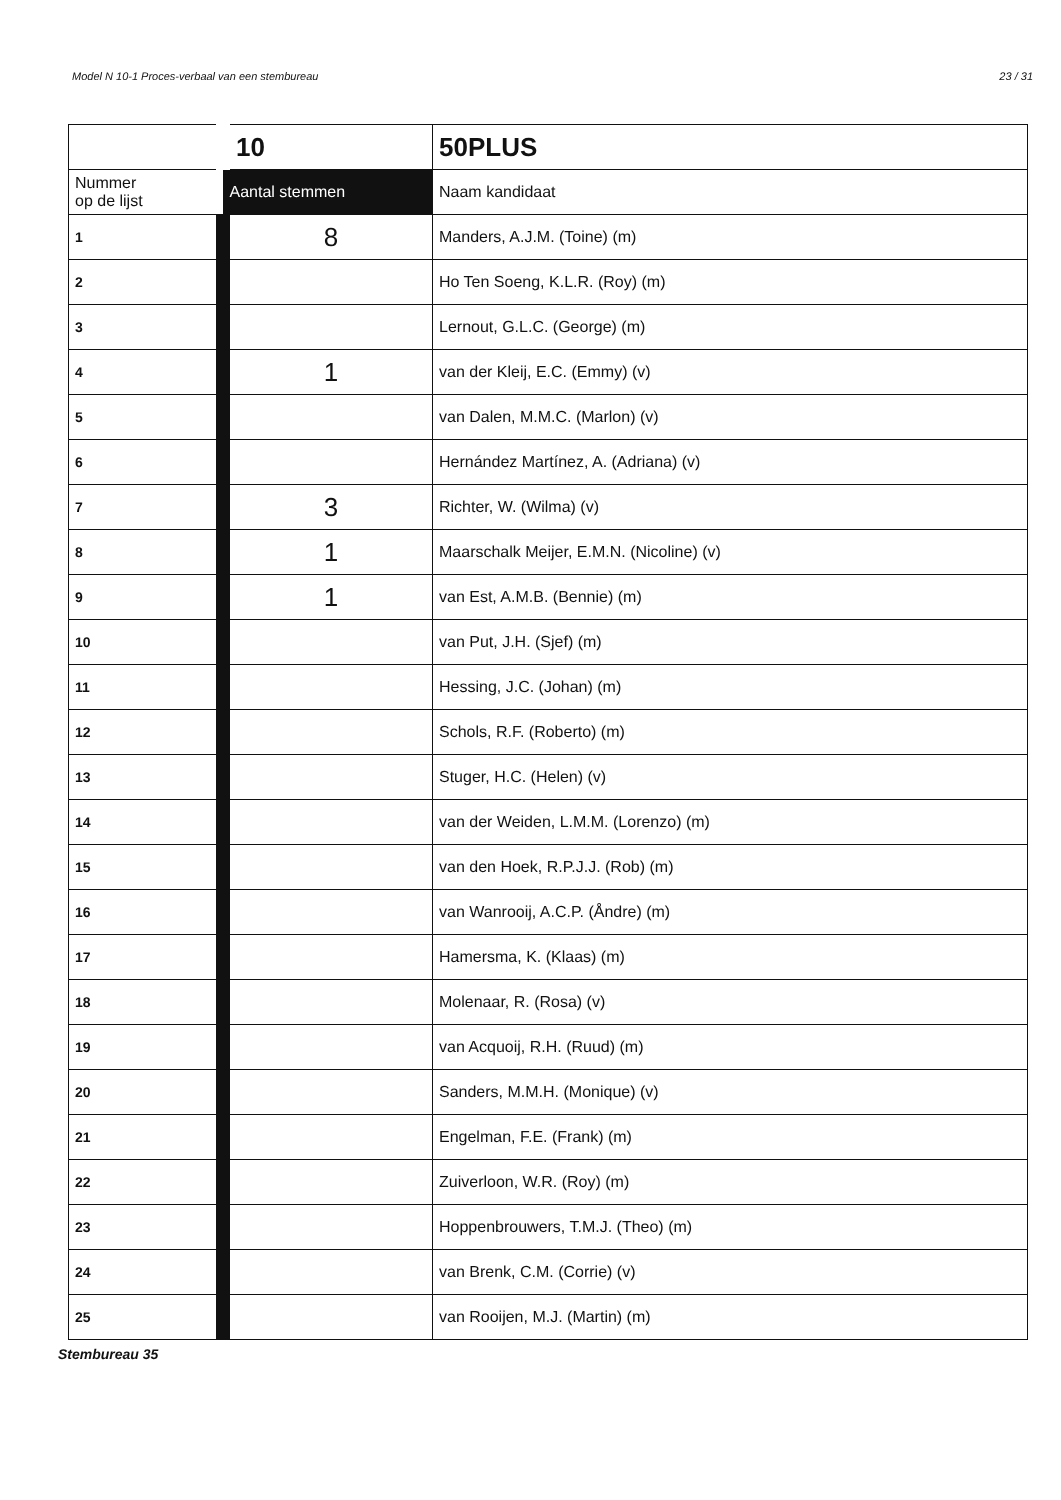Model N 10-1 Proces-verbaal van een stembureau 23 / 31
| | 10 | 50PLUS |
| Nummer op de lijst | Aantal stemmen | Naam kandidaat |
| 1 | 8 | Manders, A.J.M. (Toine) (m) |
| 2 | | Ho Ten Soeng, K.L.R. (Roy) (m) |
| 3 | | Lernout, G.L.C. (George) (m) |
| 4 | 1 | van der Kleij, E.C. (Emmy) (v) |
| 5 | | van Dalen, M.M.C. (Marlon) (v) |
| 6 | | Hernández Martínez, A. (Adriana) (v) |
| 7 | 3 | Richter, W. (Wilma) (v) |
| 8 | 1 | Maarschalk Meijer, E.M.N. (Nicoline) (v) |
| 9 | 1 | van Est, A.M.B. (Bennie) (m) |
| 10 | | van Put, J.H. (Sjef) (m) |
| 11 | | Hessing, J.C. (Johan) (m) |
| 12 | | Schols, R.F. (Roberto) (m) |
| 13 | | Stuger, H.C. (Helen) (v) |
| 14 | | van der Weiden, L.M.M. (Lorenzo) (m) |
| 15 | | van den Hoek, R.P.J.J. (Rob) (m) |
| 16 | | van Wanrooij, A.C.P. (Åndre) (m) |
| 17 | | Hamersma, K. (Klaas) (m) |
| 18 | | Molenaar, R. (Rosa) (v) |
| 19 | | van Acquoij, R.H. (Ruud) (m) |
| 20 | | Sanders, M.M.H. (Monique) (v) |
| 21 | | Engelman, F.E. (Frank) (m) |
| 22 | | Zuiverloon, W.R. (Roy) (m) |
| 23 | | Hoppenbrouwers, T.M.J. (Theo) (m) |
| 24 | | van Brenk, C.M. (Corrie) (v) |
| 25 | | van Rooijen, M.J. (Martin) (m) |
Stembureau 35